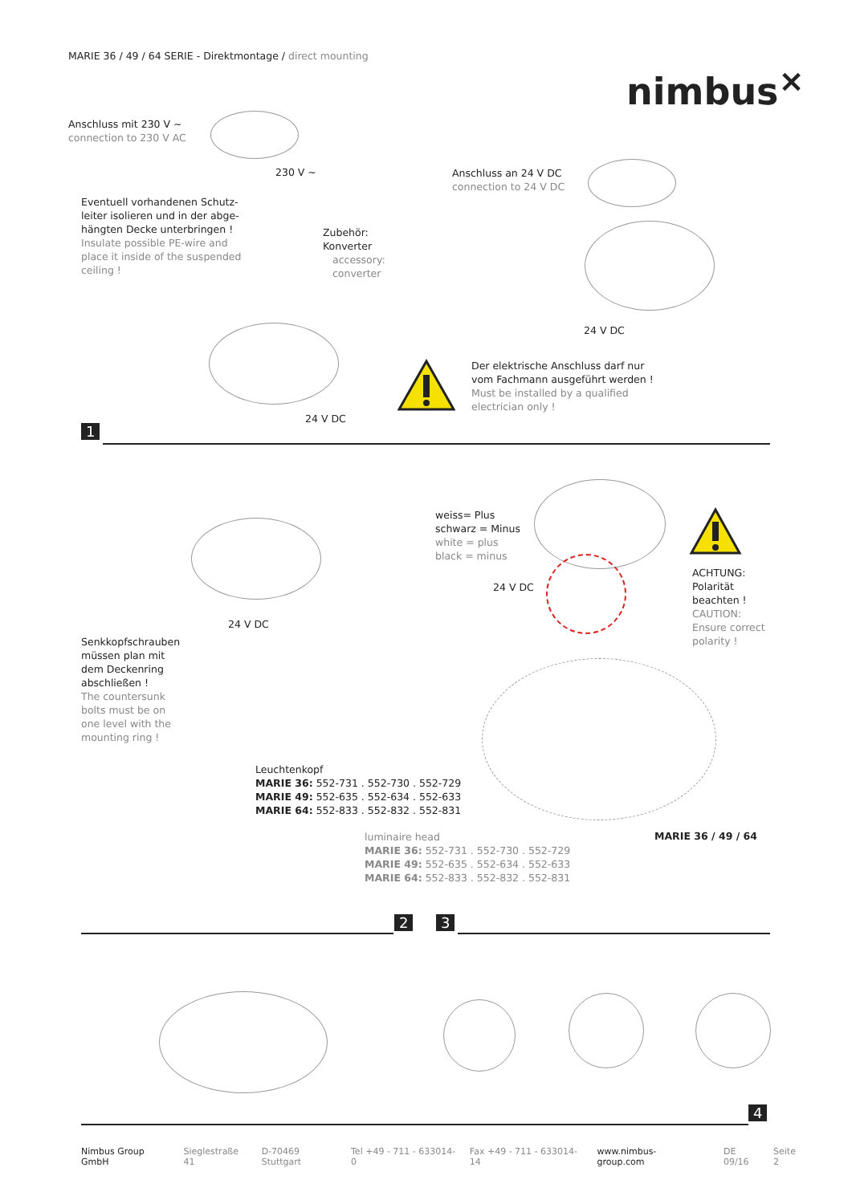MARIE 36 / 49 / 64 SERIE - Direktmontage / direct mounting
nimbus<sup>×</sup>
Anschluss mit 230 V ~
connection to 230 V AC
230 V ~
Eventuell vorhandenen Schutz-leiter isolieren und in der abge-hängten Decke unterbringen !
Insulate possible PE-wire and place it inside of the suspended ceiling !
Zubehör:
Konverter
accessory:
converter
24 V DC
Anschluss an 24 V DC
connection to 24 V DC
24 V DC
Der elektrische Anschluss darf nur
vom Fachmann ausgeführt werden !
Must be installed by a qualified
electrician only !
1
24 V DC
Senkkopfschrauben müssen plan mit dem Deckenring abschließen !
The countersunk bolts must be on one level with the mounting ring !
weiss= Plus
schwarz = Minus
white = plus
black = minus
24 V DC
ACHTUNG:
Polarität
beachten !
CAUTION:
Ensure correct
polarity !
Leuchtenkopf
MARIE 36: 552-731 . 552-730 . 552-729
MARIE 49: 552-635 . 552-634 . 552-633
MARIE 64: 552-833 . 552-832 . 552-831
MARIE 36 / 49 / 64
luminaire head
MARIE 36: 552-731 . 552-730 . 552-729
MARIE 49: 552-635 . 552-634 . 552-633
MARIE 64: 552-833 . 552-832 . 552-831
2 3
4
Nimbus Group GmbH Sieglestraße 41 D-70469 Stuttgart Tel +49 - 711 - 633014-0 Fax +49 - 711 - 633014-14 www.nimbus-group.com DE 09/16 Seite 2